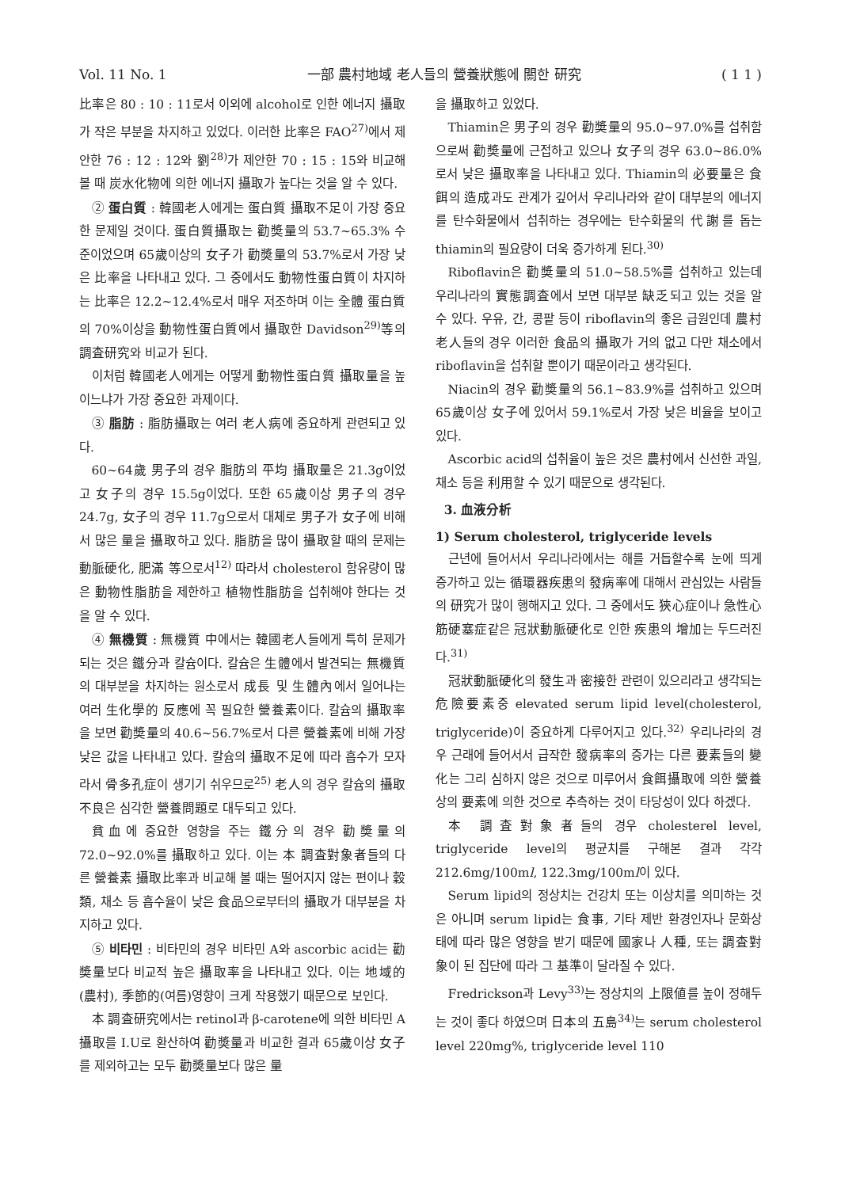Vol. 11 No. 1 一部 農村地域 老人들의 營養狀態에 關한 研究 ( 1 1 )
比率은 80 : 10 : 11로서 이외에 alcohol로 인한 에너지 攝取가 작은 부분을 차지하고 있었다. 이러한 比率은 FAO<sup>27)</sup>에서 제안한 76 : 12 : 12와 劉<sup>28)</sup>가 제안한 70 : 15 : 15와 비교해 볼 때 炭水化物에 의한 에너지 攝取가 높다는 것을 알 수 있다.
② 蛋白質 : 韓國老人에게는 蛋白質 攝取不足이 가장 중요한 문제일 것이다. 蛋白質攝取는 勸奬量의 53.7~65.3% 수준이었으며 65歲이상의 女子가 勸奬量의 53.7%로서 가장 낮은 比率을 나타내고 있다. 그 중에서도 動物性蛋白質이 차지하는 比率은 12.2~12.4%로서 매우 저조하며 이는 全體 蛋白質의 70%이상을 動物性蛋白質에서 攝取한 Davidson<sup>29)</sup>等의 調査研究와 비교가 된다.
이처럼 韓國老人에게는 어떻게 動物性蛋白質 攝取量을 높이느냐가 가장 중요한 과제이다.
③ 脂肪 : 脂肪攝取는 여러 老人病에 중요하게 관련되고 있다.
60~64歲 男子의 경우 脂肪의 平均 攝取量은 21.3g이었고 女子의 경우 15.5g이었다. 또한 65歲이상 男子의 경우 24.7g, 女子의 경우 11.7g으로서 대체로 男子가 女子에 비해서 많은 量을 攝取하고 있다. 脂肪을 많이 攝取할 때의 문제는 動脈硬化, 肥滿 等으로서<sup>12)</sup> 따라서 cholesterol 함유량이 많은 動物性脂肪을 제한하고 植物性脂肪을 섭취해야 한다는 것을 알 수 있다.
④ 無機質 : 無機質 中에서는 韓國老人들에게 특히 문제가 되는 것은 鐵分과 칼슘이다. 칼슘은 生體에서 발견되는 無機質의 대부분을 차지하는 원소로서 成長 및 生體內에서 일어나는 여러 生化學的 反應에 꼭 필요한 營養素이다. 칼슘의 攝取率을 보면 勸奬量의 40.6~56.7%로서 다른 營養素에 비해 가장 낮은 값을 나타내고 있다. 칼슘의 攝取不足에 따라 흡수가 모자라서 骨多孔症이 생기기 쉬우므로<sup>25)</sup> 老人의 경우 칼슘의 攝取不良은 심각한 營養問題로 대두되고 있다.
貧血에 중요한 영향을 주는 鐵分의 경우 勸奬量의 72.0~92.0%를 攝取하고 있다. 이는 本 調査對象者들의 다른 營養素 攝取比率과 비교해 볼 때는 떨어지지 않는 편이나 穀類, 채소 등 흡수율이 낮은 食品으로부터의 攝取가 대부분을 차지하고 있다.
⑤ 비타민 : 비타민의 경우 비타민 A와 ascorbic acid는 勸奬量보다 비교적 높은 攝取率을 나타내고 있다. 이는 地域的(農村), 季節的(여름)영향이 크게 작용했기 때문으로 보인다.
本 調査研究에서는 retinol과 β-carotene에 의한 비타민 A 攝取를 I.U로 환산하여 勸奬量과 비교한 결과 65歲이상 女子를 제외하고는 모두 勸奬量보다 많은 量
을 攝取하고 있었다.
Thiamin은 男子의 경우 勸奬量의 95.0~97.0%를 섭취함으로써 勸奬量에 근접하고 있으나 女子의 경우 63.0~86.0%로서 낮은 攝取率을 나타내고 있다. Thiamin의 必要量은 食餌의 造成과도 관계가 깊어서 우리나라와 같이 대부분의 에너지를 탄수화물에서 섭취하는 경우에는 탄수화물의 代謝를 돕는 thiamin의 필요량이 더욱 증가하게 된다.<sup>30)</sup>
Riboflavin은 勸奬量의 51.0~58.5%를 섭취하고 있는데 우리나라의 實態調査에서 보면 대부분 缺乏되고 있는 것을 알 수 있다. 우유, 간, 콩팥 등이 riboflavin의 좋은 급원인데 農村老人들의 경우 이러한 食品의 攝取가 거의 없고 다만 채소에서 riboflavin을 섭취할 뿐이기 때문이라고 생각된다.
Niacin의 경우 勸奬量의 56.1~83.9%를 섭취하고 있으며 65歲이상 女子에 있어서 59.1%로서 가장 낮은 비율을 보이고 있다.
Ascorbic acid의 섭취율이 높은 것은 農村에서 신선한 과일, 채소 등을 利用할 수 있기 때문으로 생각된다.
3. 血液分析
1) Serum cholesterol, triglyceride levels
근년에 들어서서 우리나라에서는 해를 거듭할수록 눈에 띄게 증가하고 있는 循環器疾患의 發病率에 대해서 관심있는 사람들의 研究가 많이 행해지고 있다. 그 중에서도 狹心症이나 急性心筋硬塞症같은 冠狀動脈硬化로 인한 疾患의 增加는 두드러진다.<sup>31)</sup>
冠狀動脈硬化의 發生과 密接한 관련이 있으리라고 생각되는 危險要素중 elevated serum lipid level(cholesterol, triglyceride)이 중요하게 다루어지고 있다.<sup>32)</sup> 우리나라의 경우 근래에 들어서서 급작한 發病率의 증가는 다른 要素들의 變化는 그리 심하지 않은 것으로 미루어서 食餌攝取에 의한 營養상의 要素에 의한 것으로 추측하는 것이 타당성이 있다 하겠다.
本 調査對象者들의 경우 cholesterel level, triglyceride level의 평균치를 구해본 결과 각각 212.6mg/100ml, 122.3mg/100ml이 있다.
Serum lipid의 정상치는 건강치 또는 이상치를 의미하는 것은 아니며 serum lipid는 食事, 기타 제반 환경인자나 문화상태에 따라 많은 영향을 받기 때문에 國家나 人種, 또는 調査對象이 된 집단에 따라 그 基準이 달라질 수 있다.
Fredrickson과 Levy<sup>33)</sup>는 정상치의 上限値를 높이 정해두는 것이 좋다 하였으며 日本의 五島<sup>34)</sup>는 serum cholesterol level 220mg%, triglyceride level 110